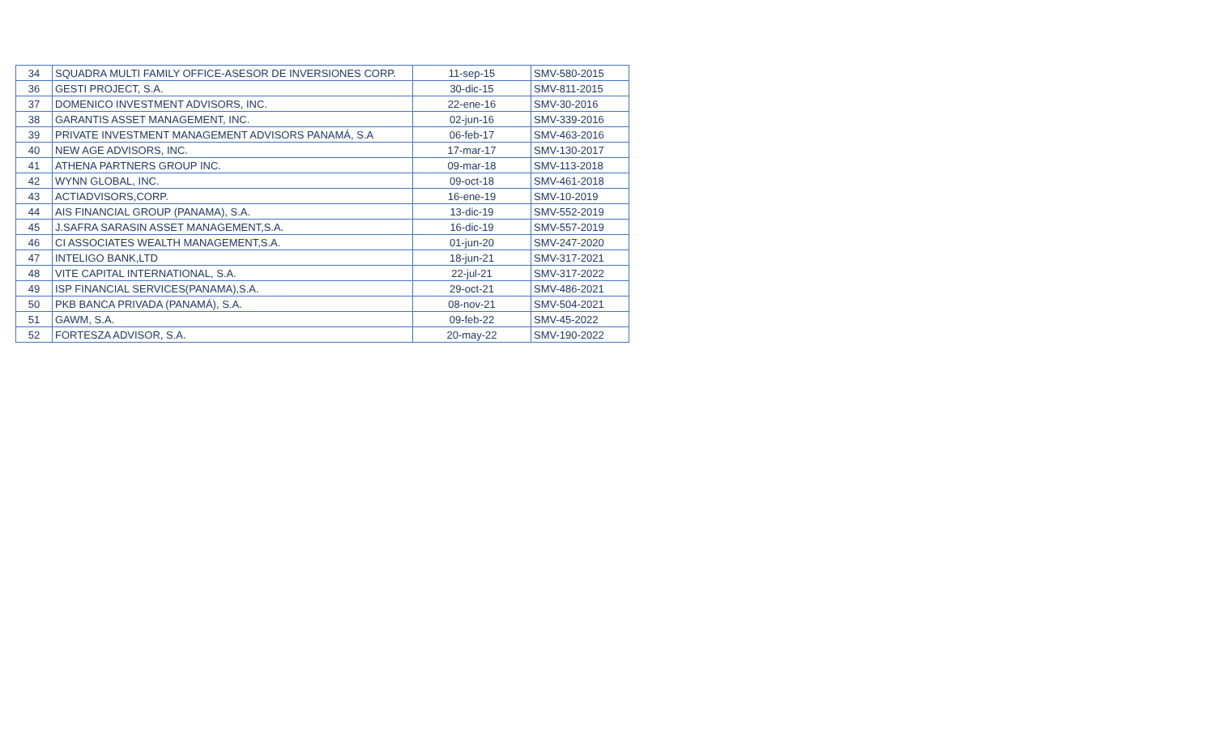| 34 | SQUADRA MULTI FAMILY OFFICE-ASESOR DE INVERSIONES CORP. | 11-sep-15 | SMV-580-2015 |
| 36 | GESTI PROJECT, S.A. | 30-dic-15 | SMV-811-2015 |
| 37 | DOMENICO INVESTMENT ADVISORS, INC. | 22-ene-16 | SMV-30-2016 |
| 38 | GARANTIS ASSET MANAGEMENT, INC. | 02-jun-16 | SMV-339-2016 |
| 39 | PRIVATE INVESTMENT MANAGEMENT ADVISORS PANAMÁ, S.A | 06-feb-17 | SMV-463-2016 |
| 40 | NEW AGE ADVISORS, INC. | 17-mar-17 | SMV-130-2017 |
| 41 | ATHENA PARTNERS GROUP INC. | 09-mar-18 | SMV-113-2018 |
| 42 | WYNN GLOBAL, INC. | 09-oct-18 | SMV-461-2018 |
| 43 | ACTIADVISORS,CORP. | 16-ene-19 | SMV-10-2019 |
| 44 | AIS FINANCIAL GROUP (PANAMA), S.A. | 13-dic-19 | SMV-552-2019 |
| 45 | J.SAFRA SARASIN ASSET MANAGEMENT,S.A. | 16-dic-19 | SMV-557-2019 |
| 46 | CI ASSOCIATES WEALTH MANAGEMENT,S.A. | 01-jun-20 | SMV-247-2020 |
| 47 | INTELIGO BANK,LTD | 18-jun-21 | SMV-317-2021 |
| 48 | VITE CAPITAL INTERNATIONAL, S.A. | 22-jul-21 | SMV-317-2022 |
| 49 | ISP FINANCIAL SERVICES(PANAMA),S.A. | 29-oct-21 | SMV-486-2021 |
| 50 | PKB BANCA PRIVADA (PANAMÁ), S.A. | 08-nov-21 | SMV-504-2021 |
| 51 | GAWM, S.A. | 09-feb-22 | SMV-45-2022 |
| 52 | FORTESZA ADVISOR, S.A. | 20-may-22 | SMV-190-2022 |